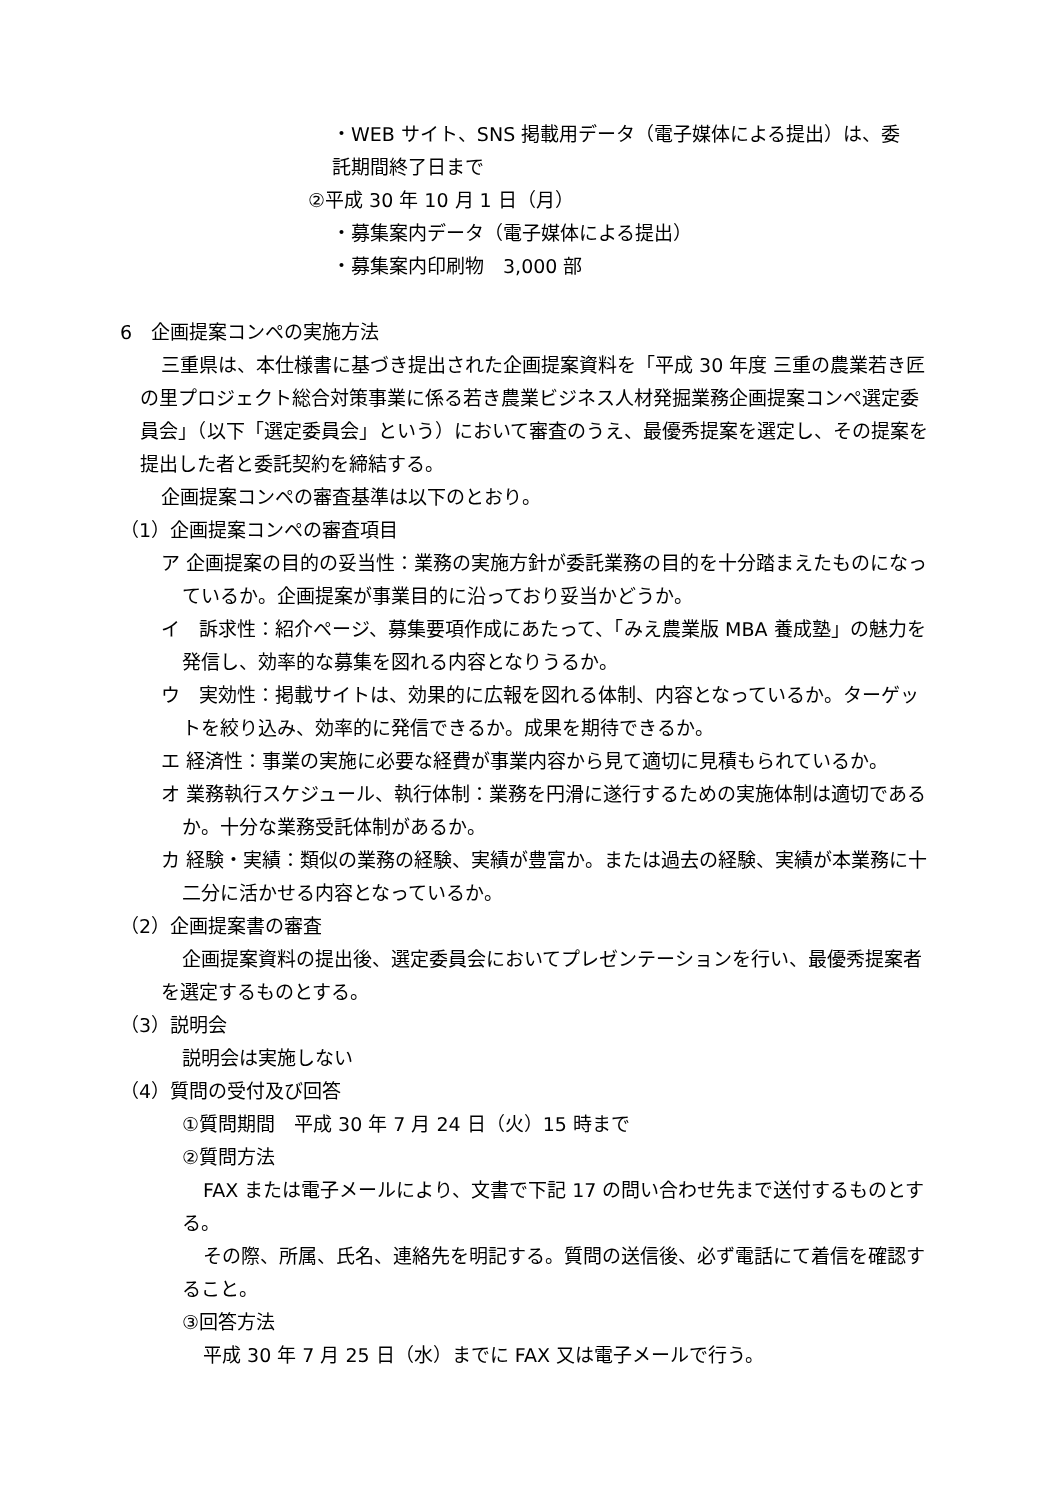・WEB サイト、SNS 掲載用データ（電子媒体による提出）は、委
託期間終了日まで
②平成 30 年 10 月 1 日（月）
・募集案内データ（電子媒体による提出）
・募集案内印刷物　3,000 部
6　企画提案コンペの実施方法
三重県は、本仕様書に基づき提出された企画提案資料を「平成 30 年度 三重の農業若き匠の里プロジェクト総合対策事業に係る若き農業ビジネス人材発掘業務企画提案コンペ選定委員会」（以下「選定委員会」という）において審査のうえ、最優秀提案を選定し、その提案を提出した者と委託契約を締結する。
企画提案コンペの審査基準は以下のとおり。
（1）企画提案コンペの審査項目
ア 企画提案の目的の妥当性：業務の実施方針が委託業務の目的を十分踏まえたものになっているか。企画提案が事業目的に沿っており妥当かどうか。
イ　訴求性：紹介ページ、募集要項作成にあたって、「みえ農業版 MBA 養成塾」の魅力を発信し、効率的な募集を図れる内容となりうるか。
ウ　実効性：掲載サイトは、効果的に広報を図れる体制、内容となっているか。ターゲットを絞り込み、効率的に発信できるか。成果を期待できるか。
エ 経済性：事業の実施に必要な経費が事業内容から見て適切に見積もられているか。
オ 業務執行スケジュール、執行体制：業務を円滑に遂行するための実施体制は適切であるか。十分な業務受託体制があるか。
カ 経験・実績：類似の業務の経験、実績が豊富か。または過去の経験、実績が本業務に十二分に活かせる内容となっているか。
（2）企画提案書の審査
企画提案資料の提出後、選定委員会においてプレゼンテーションを行い、最優秀提案者を選定するものとする。
（3）説明会
説明会は実施しない
（4）質問の受付及び回答
①質問期間　平成 30 年 7 月 24 日（火）15 時まで
②質問方法
FAX または電子メールにより、文書で下記 17 の問い合わせ先まで送付するものとする。
その際、所属、氏名、連絡先を明記する。質問の送信後、必ず電話にて着信を確認すること。
③回答方法
平成 30 年 7 月 25 日（水）までに FAX 又は電子メールで行う。